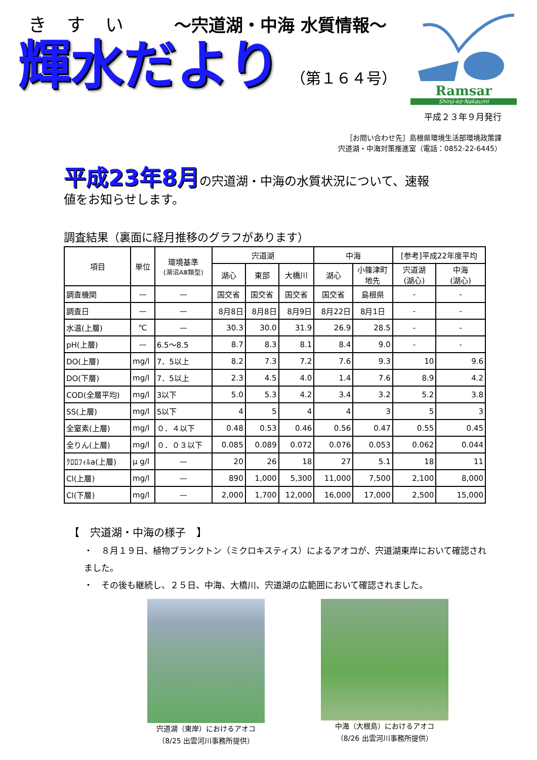きすい ～宍道湖・中海 水質情報～
輝水だより （第１６４号）
Ramsar
Shinji-ko·Nakaumi
平成２３年９月発行
［お問い合わせ先］島根県環境生活部環境政策課
宍道湖・中海対策推進室（電話：0852-22-6445）
平成23年8月の宍道湖・中海の水質状況について、速報
値をお知らせします。
調査結果（裏面に経月推移のグラフがあります）
| 項目 | 単位 | 環境基準 (湖沼AⅢ類型) | 宍道湖 | | | 中海 | | [参考]平成22年度平均 | |
| --- | --- | --- | --- | --- | --- | --- | --- | --- | --- |
| | | | 湖心 | 東部 | 大橋川 | 湖心 | 小篠津町 地先 | 宍道湖 (湖心) | 中海 (湖心) |
| 調査機関 | — | — | 国交省 | 国交省 | 国交省 | 国交省 | 島根県 | - | - |
| 調査日 | — | — | 8月8日 | 8月8日 | 8月9日 | 8月22日 | 8月1日 | - | - |
| 水温(上層) | ℃ | — | 30.3 | 30.0 | 31.9 | 26.9 | 28.5 | - | - |
| pH(上層) | — | 6.5～8.5 | 8.7 | 8.3 | 8.1 | 8.4 | 9.0 | - | - |
| DO(上層) | mg/l | 7．5以上 | 8.2 | 7.3 | 7.2 | 7.6 | 9.3 | 10 | 9.6 |
| DO(下層) | mg/l | 7．5以上 | 2.3 | 4.5 | 4.0 | 1.4 | 7.6 | 8.9 | 4.2 |
| COD(全層平均) | mg/l | 3以下 | 5.0 | 5.3 | 4.2 | 3.4 | 3.2 | 5.2 | 3.8 |
| SS(上層) | mg/l | 5以下 | 4 | 5 | 4 | 4 | 3 | 5 | 3 |
| 全窒素(上層) | mg/l | ０．４以下 | 0.48 | 0.53 | 0.46 | 0.56 | 0.47 | 0.55 | 0.45 |
| 全りん(上層) | mg/l | ０．０３以下 | 0.085 | 0.089 | 0.072 | 0.076 | 0.053 | 0.062 | 0.044 |
| ｸﾛﾛﾌｨﾙa(上層) | μ g/l | — | 20 | 26 | 18 | 27 | 5.1 | 18 | 11 |
| Cl(上層) | mg/l | — | 890 | 1,000 | 5,300 | 11,000 | 7,500 | 2,100 | 8,000 |
| Cl(下層) | mg/l | — | 2,000 | 1,700 | 12,000 | 16,000 | 17,000 | 2,500 | 15,000 |
【　宍道湖・中海の様子　】
・　８月１９日、植物プランクトン（ミクロキスティス）によるアオコが、宍道湖東岸において確認されました。
・　その後も継続し、２５日、中海、大橋川、宍道湖の広範囲において確認されました。
宍道湖（東岸）におけるアオコ
（8/25 出雲河川事務所提供）
中海（大根島）におけるアオコ
（8/26 出雲河川事務所提供）